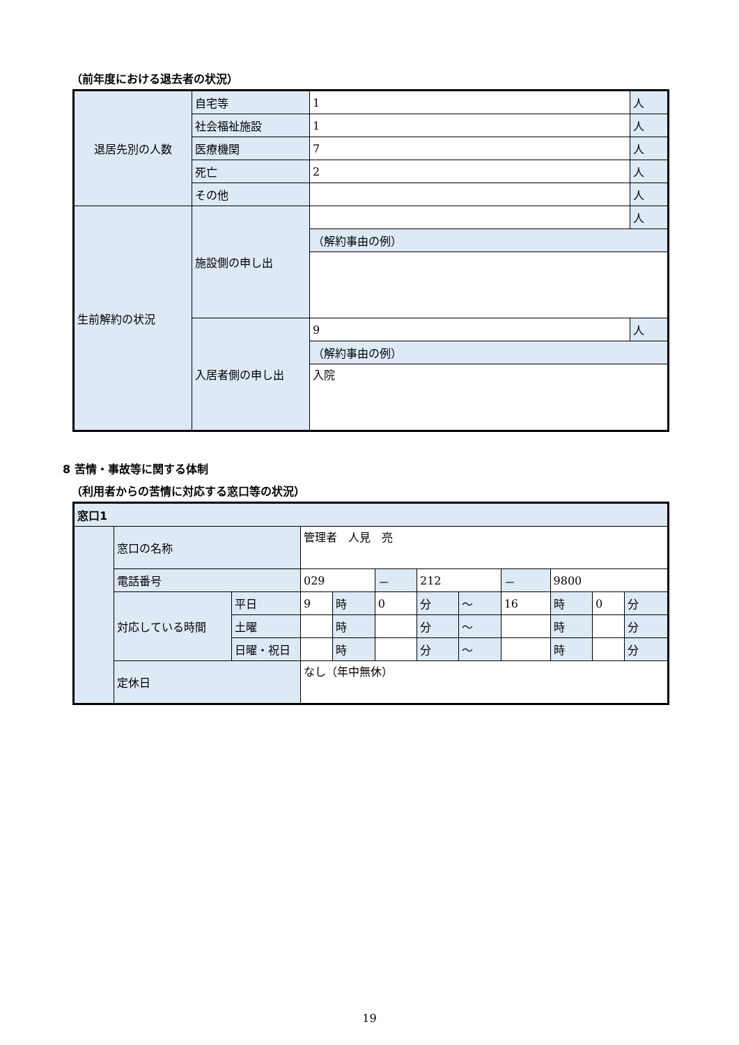（前年度における退去者の状況）
| 退居先別の人数 | 自宅等 | 1 | 人 |
| | 社会福祉施設 | 1 | 人 |
| | 医療機関 | 7 | 人 |
| | 死亡 | 2 | 人 |
| | その他 | | 人 |
| 生前解約の状況 | 施設側の申し出 | | 人 |
| | | （解約事由の例） | |
| | 入居者側の申し出 | 9 | 人 |
| | | （解約事由の例） | |
| | | 入院 | |
8 苦情・事故等に関する体制
（利用者からの苦情に対応する窓口等の状況）
| 窓口1 | | | | | | | | | | | |
| | 窓口の名称 | | 管理者 人見 亮 | | | | | | | | |
| | 電話番号 | | 029 | | － | 212 | | － | 9800 | | |
| | 対応している時間 | 平日 | 9 | 時 | 0 | 分 | ～ | 16 | 時 | 0 | 分 |
| | | 土曜 | | 時 | | 分 | ～ | | 時 | | 分 |
| | | 日曜・祝日 | | 時 | | 分 | ～ | | 時 | | 分 |
| | 定休日 | | なし（年中無休） | | | | | | | | |
19